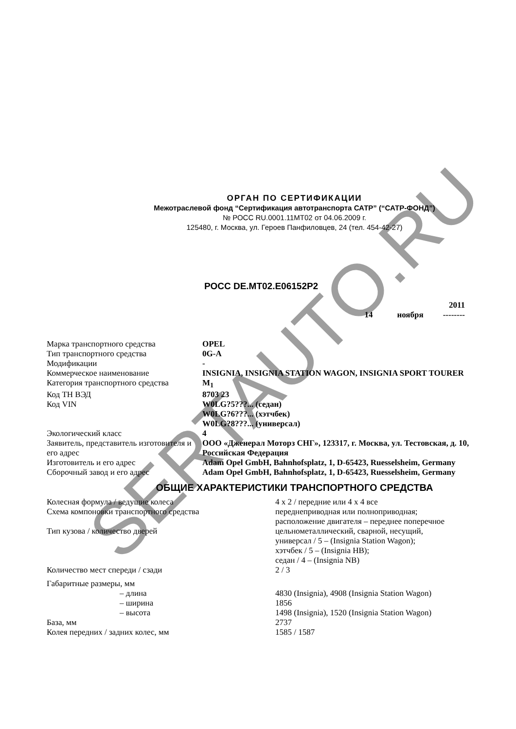SERTAUTO.RU
ОРГАН ПО СЕРТИФИКАЦИИ
Межотраслевой фонд “Сертификация автотранспорта САТР” (“САТР-ФОНД”)
№ РОСС RU.0001.11МТ02 от 04.06.2009 г.
125480, г. Москва, ул. Героев Панфиловцев, 24 (тел. 454-42-27)
РОСС DE.МТ02.Е06152Р2
2011
14 ноября --------
| Марка транспортного средства | OPEL |
| Тип транспортного средства | 0G-A |
| Модификации | - |
| Коммерческое наименование | INSIGNIA, INSIGNIA STATION WAGON, INSIGNIA SPORT TOURER |
| Категория транспортного средства | M<sub>1</sub> |
| Код ТН ВЭД | 8703 23 |
| Код VIN | W0LG?5???... (седан) W0LG?6???... (хэтчбек) W0LG?8???... (универсал) |
| Экологический класс | 4 |
| Заявитель, представитель изготовителя и его адрес | ООО «Дженерал Моторз СНГ», 123317, г. Москва, ул. Тестовская, д. 10, Российская Федерация |
| Изготовитель и его адрес | Adam Opel GmbH, Bahnhofsplatz, 1, D-65423, Ruesselsheim, Germany |
| Сборочный завод и его адрес | Adam Opel GmbH, Bahnhofsplatz, 1, D-65423, Ruesselsheim, Germany |
ОБЩИЕ ХАРАКТЕРИСТИКИ ТРАНСПОРТНОГО СРЕДСТВА
| Колесная формула / ведущие колеса | 4 x 2 / передние или 4 x 4 все |
| Схема компоновки транспортного средства | переднеприводная или полноприводная; расположение двигателя – переднее поперечное |
| Тип кузова / количество дверей | цельнометаллический, сварной, несущий, универсал / 5 – (Insignia Station Wagon); хэтчбек / 5 – (Insignia HB); седан / 4 – (Insignia NB) |
| Количество мест спереди / сзади | 2 / 3 |
| Габаритные размеры, мм | |
| – длина | 4830 (Insignia), 4908 (Insignia Station Wagon) |
| – ширина | 1856 |
| – высота | 1498 (Insignia), 1520 (Insignia Station Wagon) |
| База, мм | 2737 |
| Колея передних / задних колес, мм | 1585 / 1587 |